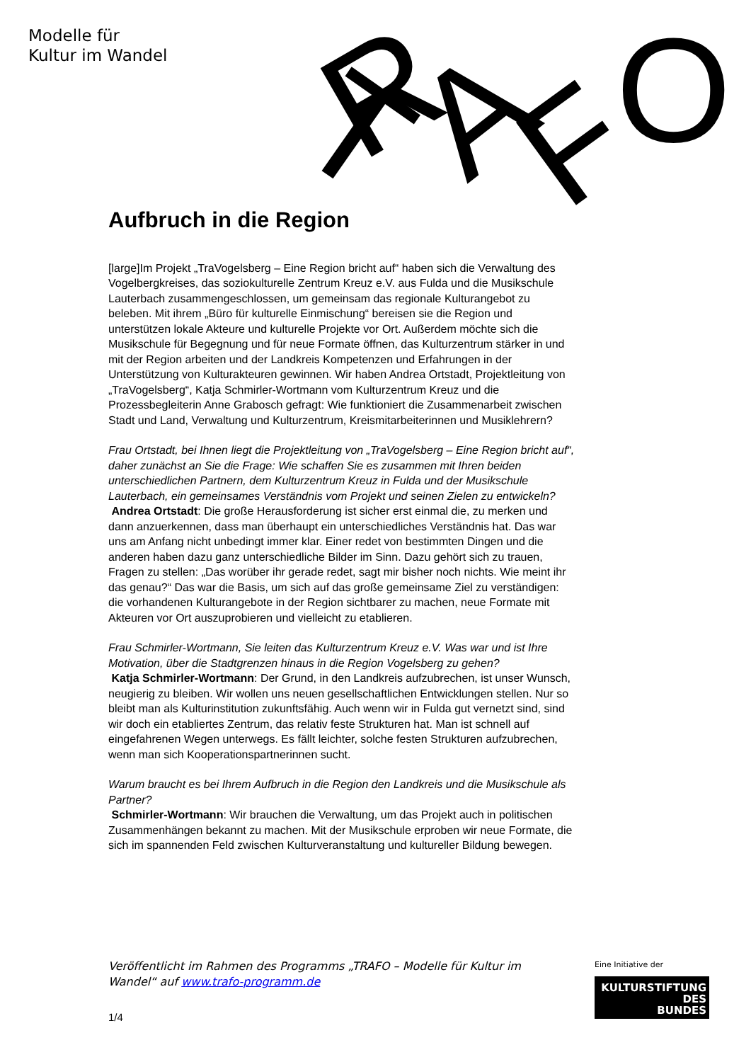Modelle für
Kultur im Wandel
T
R
A
F
O
Aufbruch in die Region
[large]Im Projekt „TraVogelsberg – Eine Region bricht auf“ haben sich die Verwaltung des Vogelbergkreises, das soziokulturelle Zentrum Kreuz e.V. aus Fulda und die Musikschule Lauterbach zusammengeschlossen, um gemeinsam das regionale Kulturangebot zu beleben. Mit ihrem „Büro für kulturelle Einmischung“ bereisen sie die Region und unterstützen lokale Akteure und kulturelle Projekte vor Ort. Außerdem möchte sich die Musikschule für Begegnung und für neue Formate öffnen, das Kulturzentrum stärker in und mit der Region arbeiten und der Landkreis Kompetenzen und Erfahrungen in der Unterstützung von Kulturakteuren gewinnen. Wir haben Andrea Ortstadt, Projektleitung von „TraVogelsberg“, Katja Schmirler-Wortmann vom Kulturzentrum Kreuz und die Prozessbegleiterin Anne Grabosch gefragt: Wie funktioniert die Zusammenarbeit zwischen Stadt und Land, Verwaltung und Kulturzentrum, Kreismitarbeiterinnen und Musiklehrern?
Frau Ortstadt, bei Ihnen liegt die Projektleitung von „TraVogelsberg – Eine Region bricht auf“, daher zunächst an Sie die Frage: Wie schaffen Sie es zusammen mit Ihren beiden unterschiedlichen Partnern, dem Kulturzentrum Kreuz in Fulda und der Musikschule Lauterbach, ein gemeinsames Verständnis vom Projekt und seinen Zielen zu entwickeln?
Andrea Ortstadt: Die große Herausforderung ist sicher erst einmal die, zu merken und dann anzuerkennen, dass man überhaupt ein unterschiedliches Verständnis hat. Das war uns am Anfang nicht unbedingt immer klar. Einer redet von bestimmten Dingen und die anderen haben dazu ganz unterschiedliche Bilder im Sinn. Dazu gehört sich zu trauen, Fragen zu stellen: „Das worüber ihr gerade redet, sagt mir bisher noch nichts. Wie meint ihr das genau?“ Das war die Basis, um sich auf das große gemeinsame Ziel zu verständigen: die vorhandenen Kulturangebote in der Region sichtbarer zu machen, neue Formate mit Akteuren vor Ort auszuprobieren und vielleicht zu etablieren.
Frau Schmirler-Wortmann, Sie leiten das Kulturzentrum Kreuz e.V. Was war und ist Ihre Motivation, über die Stadtgrenzen hinaus in die Region Vogelsberg zu gehen?
Katja Schmirler-Wortmann: Der Grund, in den Landkreis aufzubrechen, ist unser Wunsch, neugierig zu bleiben. Wir wollen uns neuen gesellschaftlichen Entwicklungen stellen. Nur so bleibt man als Kulturinstitution zukunftsfähig. Auch wenn wir in Fulda gut vernetzt sind, sind wir doch ein etabliertes Zentrum, das relativ feste Strukturen hat. Man ist schnell auf eingefahrenen Wegen unterwegs. Es fällt leichter, solche festen Strukturen aufzubrechen, wenn man sich Kooperationspartnerinnen sucht.
Warum braucht es bei Ihrem Aufbruch in die Region den Landkreis und die Musikschule als Partner?
Schmirler-Wortmann: Wir brauchen die Verwaltung, um das Projekt auch in politischen Zusammenhängen bekannt zu machen. Mit der Musikschule erproben wir neue Formate, die sich im spannenden Feld zwischen Kulturveranstaltung und kultureller Bildung bewegen.
Veröffentlicht im Rahmen des Programms „TRAFO – Modelle für Kultur im Wandel“ auf www.trafo-programm.de
1/4
Eine Initiative der
KULTURSTIFTUNG
DES
BUNDES